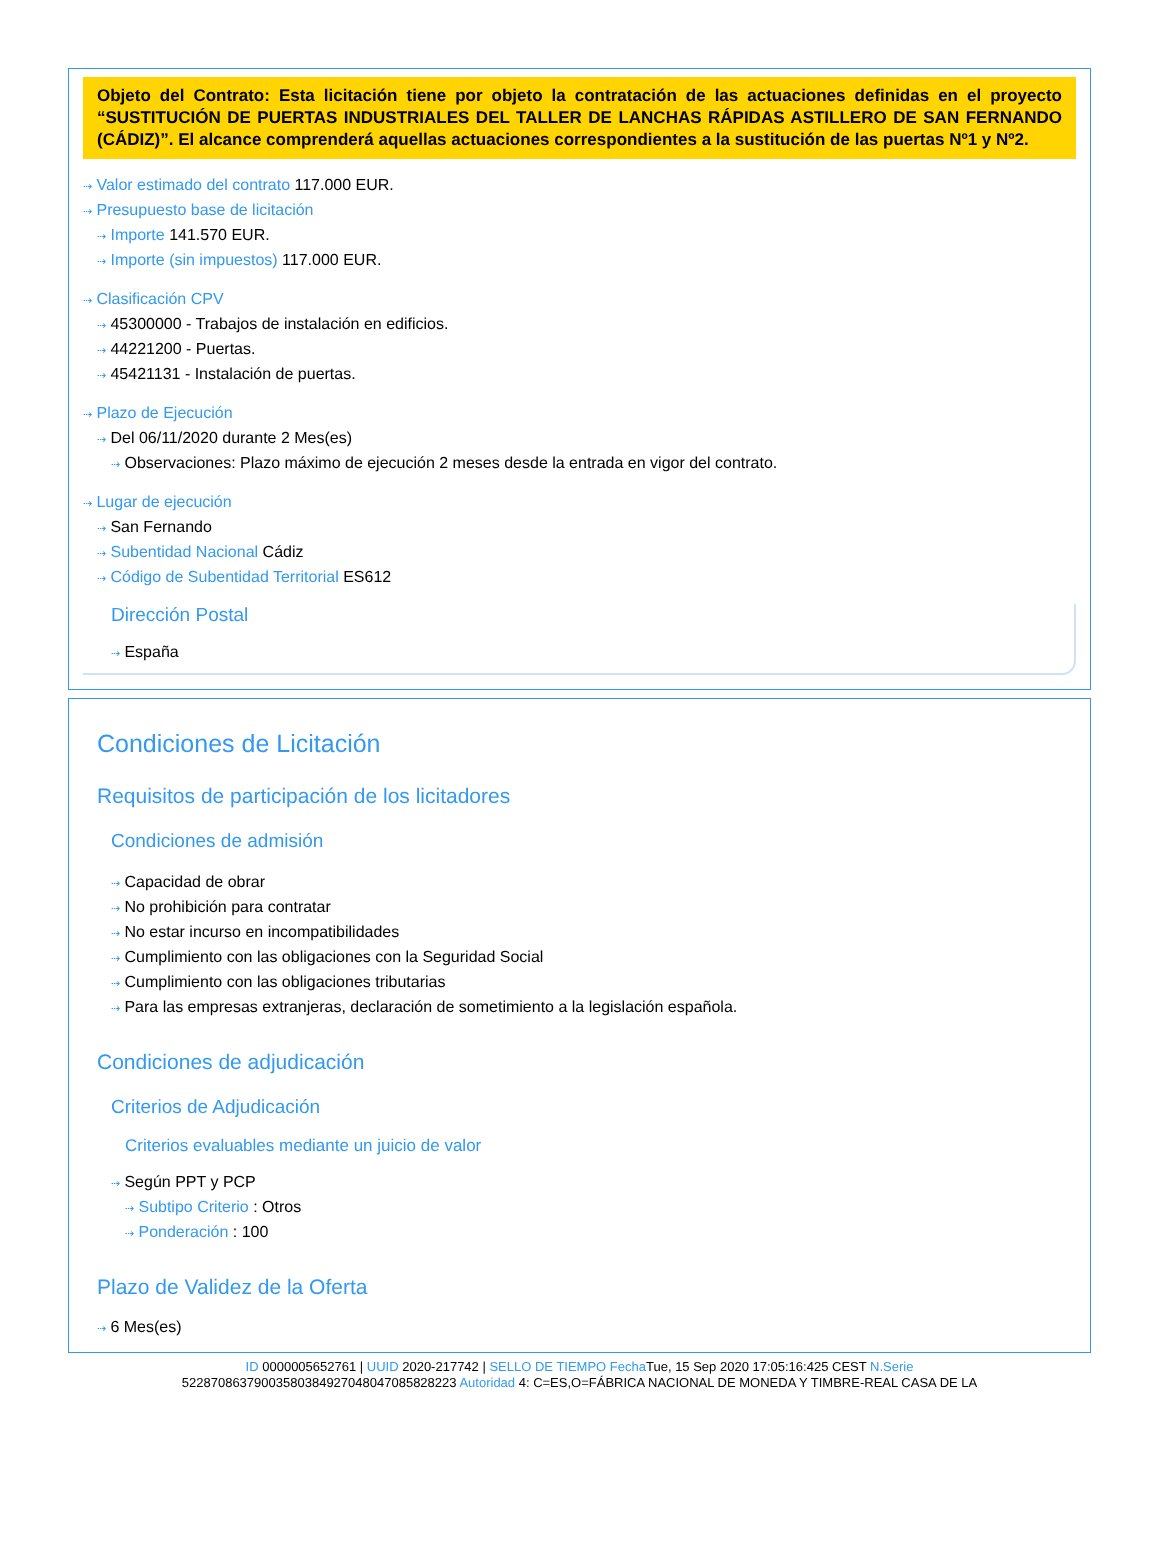Objeto del Contrato: Esta licitación tiene por objeto la contratación de las actuaciones definidas en el proyecto “SUSTITUCIÓN DE PUERTAS INDUSTRIALES DEL TALLER DE LANCHAS RÁPIDAS ASTILLERO DE SAN FERNANDO (CÁDIZ)”. El alcance comprenderá aquellas actuaciones correspondientes a la sustitución de las puertas Nº1 y Nº2.
⇢ Valor estimado del contrato 117.000 EUR.
⇢ Presupuesto base de licitación
⇢ Importe 141.570 EUR.
⇢ Importe (sin impuestos) 117.000 EUR.
⇢ Clasificación CPV
⇢ 45300000 - Trabajos de instalación en edificios.
⇢ 44221200 - Puertas.
⇢ 45421131 - Instalación de puertas.
⇢ Plazo de Ejecución
⇢ Del 06/11/2020 durante 2 Mes(es)
⇢ Observaciones: Plazo máximo de ejecución 2 meses desde la entrada en vigor del contrato.
⇢ Lugar de ejecución
⇢ San Fernando
⇢ Subentidad Nacional Cádiz
⇢ Código de Subentidad Territorial ES612
Dirección Postal
⇢ España
Condiciones de Licitación
Requisitos de participación de los licitadores
Condiciones de admisión
⇢ Capacidad de obrar
⇢ No prohibición para contratar
⇢ No estar incurso en incompatibilidades
⇢ Cumplimiento con las obligaciones con la Seguridad Social
⇢ Cumplimiento con las obligaciones tributarias
⇢ Para las empresas extranjeras, declaración de sometimiento a la legislación española.
Condiciones de adjudicación
Criterios de Adjudicación
Criterios evaluables mediante un juicio de valor
⇢ Según PPT y PCP
⇢ Subtipo Criterio : Otros
⇢ Ponderación : 100
Plazo de Validez de la Oferta
⇢ 6 Mes(es)
ID 0000005652761 | UUID 2020-217742 | SELLO DE TIEMPO Fecha Tue, 15 Sep 2020 17:05:16:425 CEST N.Serie
522870863790035803849270480470858282​23 Autoridad 4: C=ES,O=FÁBRICA NACIONAL DE MONEDA Y TIMBRE-REAL CASA DE LA